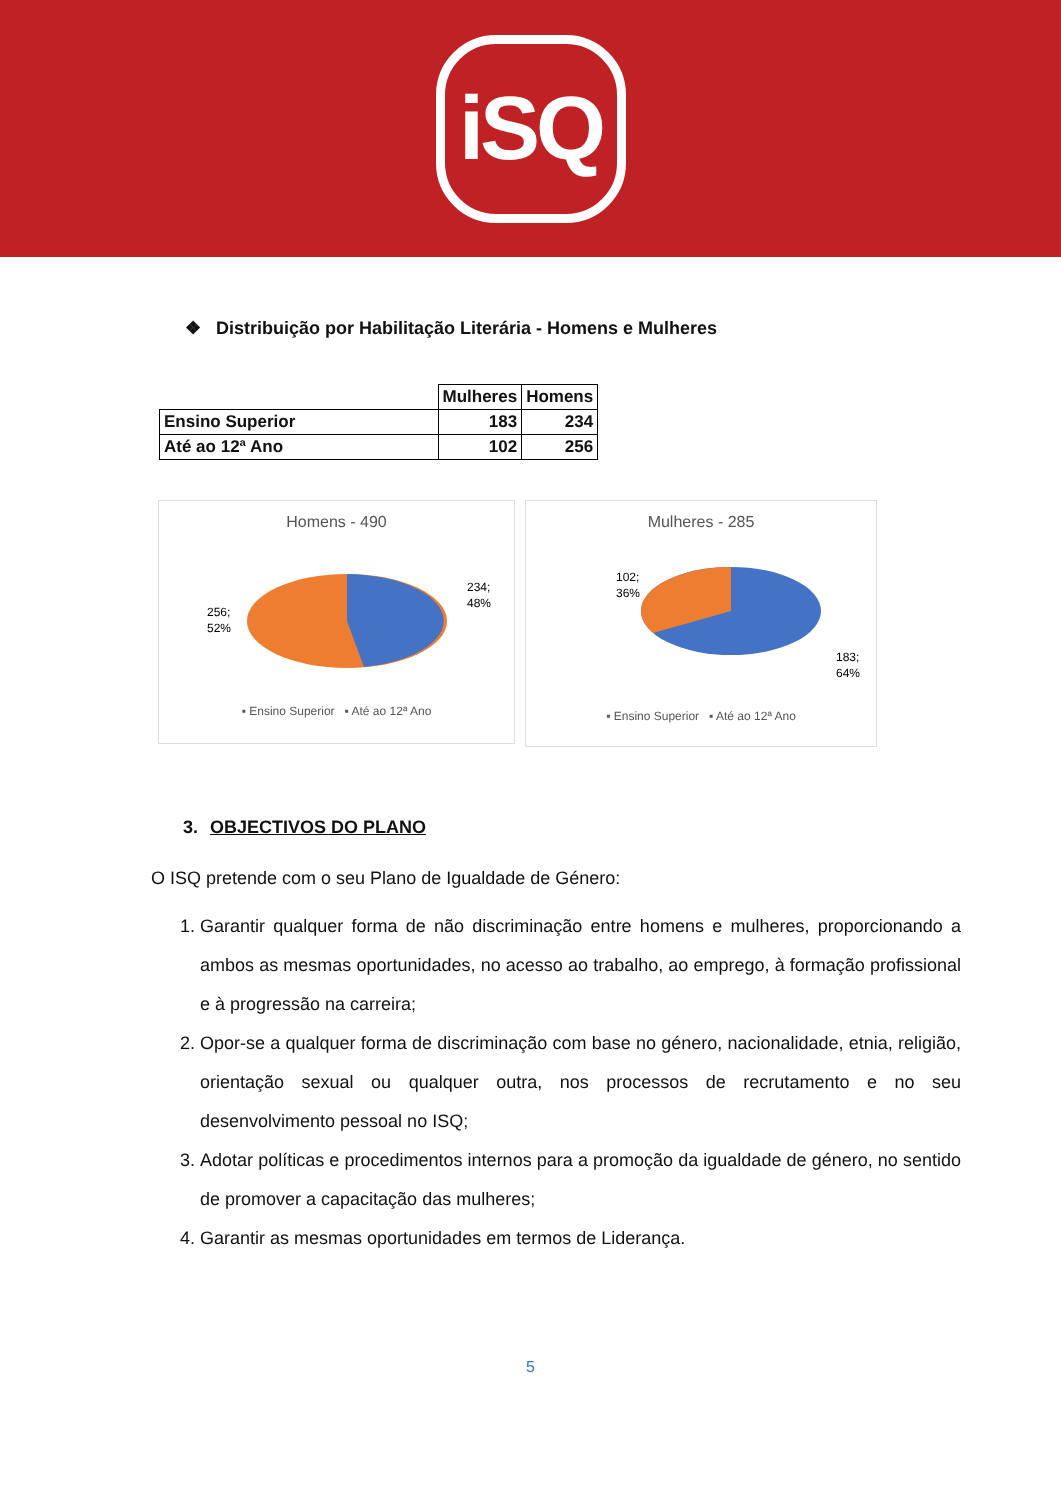iSQ
❖ Distribuição por Habilitação Literária - Homens e Mulheres
| | Mulheres | Homens |
| Ensino Superior | 183 | 234 |
| Até ao 12ª Ano | 102 | 256 |
Homens - 490
234;
48%
256;
52%
▪ Ensino Superior ▪ Até ao 12ª Ano
Mulheres - 285
102;
36%
183;
64%
▪ Ensino Superior ▪ Até ao 12ª Ano
3. OBJECTIVOS DO PLANO
O ISQ pretende com o seu Plano de Igualdade de Género:
1. Garantir qualquer forma de não discriminação entre homens e mulheres, proporcionando a ambos as mesmas oportunidades, no acesso ao trabalho, ao emprego, à formação profissional e à progressão na carreira;
2. Opor-se a qualquer forma de discriminação com base no género, nacionalidade, etnia, religião, orientação sexual ou qualquer outra, nos processos de recrutamento e no seu desenvolvimento pessoal no ISQ;
3. Adotar políticas e procedimentos internos para a promoção da igualdade de género, no sentido de promover a capacitação das mulheres;
4. Garantir as mesmas oportunidades em termos de Liderança.
5